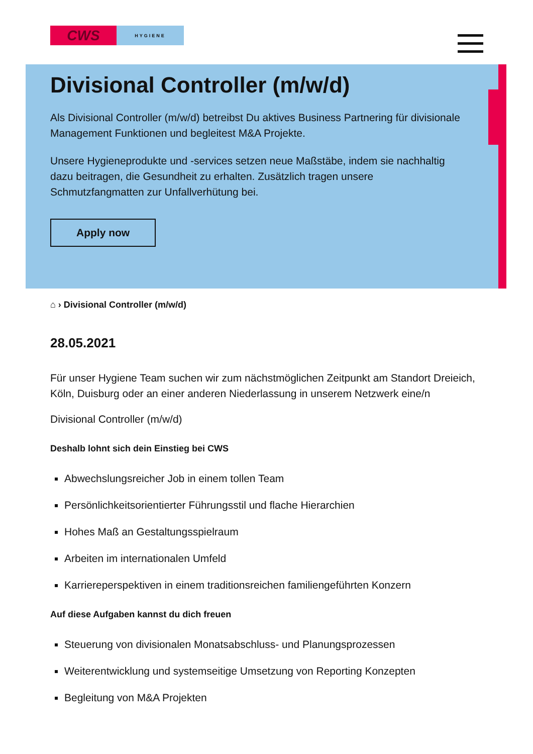CWS
HYGIENE
Divisional Controller (m/w/d)
Als Divisional Controller (m/w/d) betreibst Du aktives Business Partnering für divisionale Management Funktionen und begleitest M&A Projekte.
Unsere Hygieneprodukte und -services setzen neue Maßstäbe, indem sie nachhaltig dazu beitragen, die Gesundheit zu erhalten. Zusätzlich tragen unsere Schmutzfangmatten zur Unfallverhütung bei.
Apply now
⌂ › Divisional Controller (m/w/d)
28.05.2021
Für unser Hygiene Team suchen wir zum nächstmöglichen Zeitpunkt am Standort Dreieich, Köln, Duisburg oder an einer anderen Niederlassung in unserem Netzwerk eine/n
Divisional Controller (m/w/d)
Deshalb lohnt sich dein Einstieg bei CWS
Abwechslungsreicher Job in einem tollen Team
Persönlichkeitsorientierter Führungsstil und flache Hierarchien
Hohes Maß an Gestaltungsspielraum
Arbeiten im internationalen Umfeld
Karriereperspektiven in einem traditionsreichen familiengeführten Konzern
Auf diese Aufgaben kannst du dich freuen
Steuerung von divisionalen Monatsabschluss- und Planungsprozessen
Weiterentwicklung und systemseitige Umsetzung von Reporting Konzepten
Begleitung von M&A Projekten